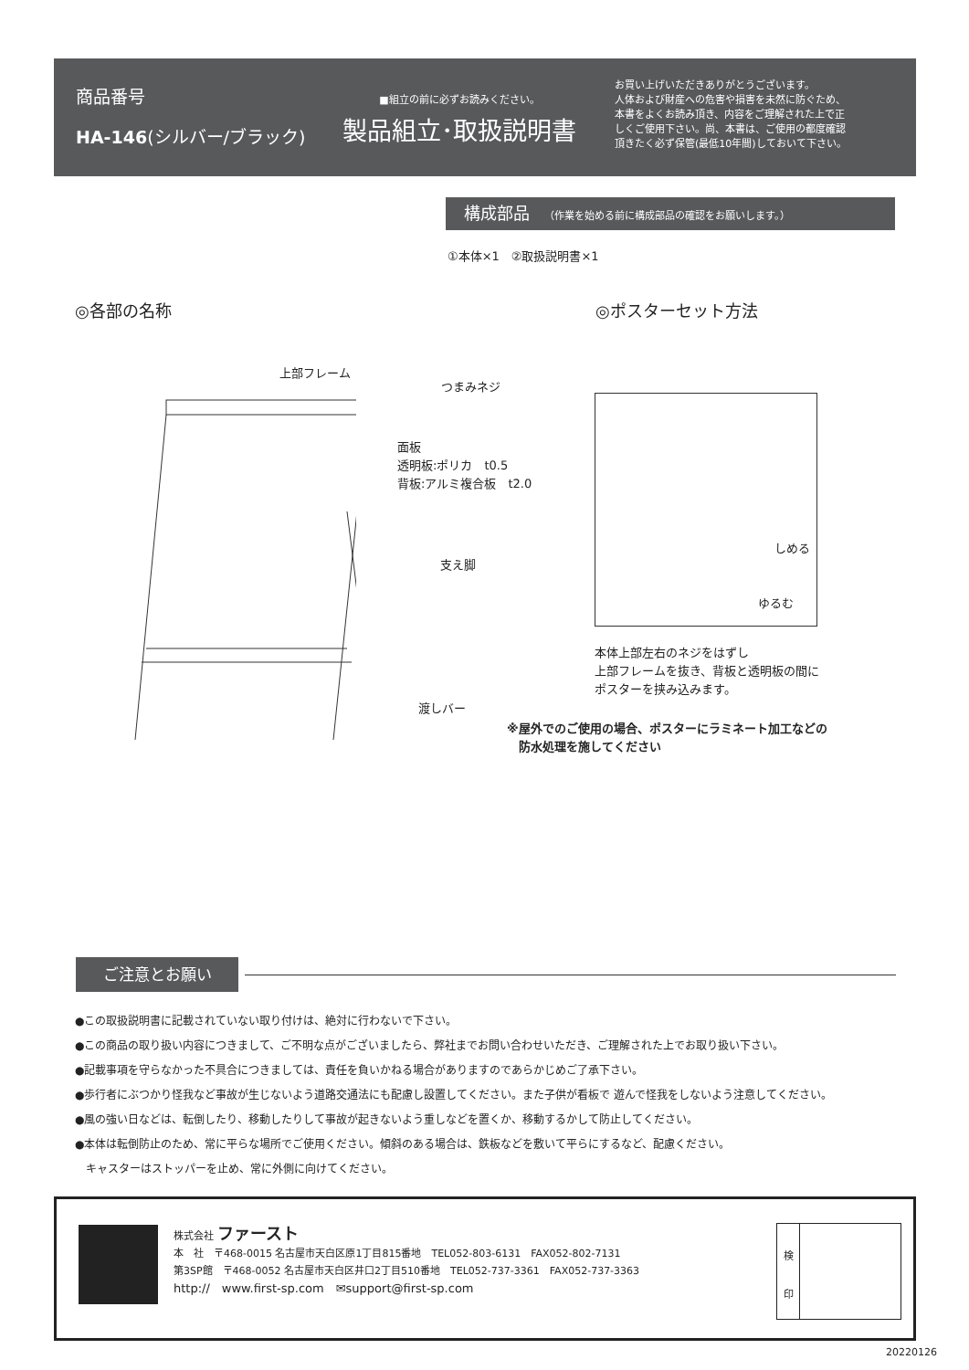商品番号
HA-146(シルバー/ブラック)
■組立の前に必ずお読みください。
製品組立･取扱説明書
お買い上げいただきありがとうございます。
人体および財産への危害や損害を未然に防ぐため、
本書をよくお読み頂き、内容をご理解された上で正
しくご使用下さい。尚、本書は、ご使用の都度確認
頂きたく必ず保管(最低10年間)しておいて下さい。
構成部品 （作業を始める前に構成部品の確認をお願いします。）
①本体×1　②取扱説明書×1
◎各部の名称 ◎ポスターセット方法
上部フレーム
つまみネジ
面板
透明板:ポリカ　t0.5
背板:アルミ複合板　t2.0
支え脚
渡しバー
しめる
ゆるむ
本体上部左右のネジをはずし
上部フレームを抜き、背板と透明板の間に
ポスターを挟み込みます。
※屋外でのご使用の場合、ポスターにラミネート加工などの
　防水処理を施してください
ご注意とお願い
●この取扱説明書に記載されていない取り付けは、絶対に行わないで下さい。
●この商品の取り扱い内容につきまして、ご不明な点がございましたら、弊社までお問い合わせいただき、ご理解された上でお取り扱い下さい。
●記載事項を守らなかった不具合につきましては、責任を負いかねる場合がありますのであらかじめご了承下さい。
●歩行者にぶつかり怪我など事故が生じないよう道路交通法にも配慮し設置してください。また子供が看板で 遊んで怪我をしないよう注意してください。
●風の強い日などは、転倒したり、移動したりして事故が起きないよう重しなどを置くか、移動するかして防止してください。
●本体は転倒防止のため、常に平らな場所でご使用ください。傾斜のある場合は、鉄板などを敷いて平らにするなど、配慮ください。
　キャスターはストッパーを止め、常に外側に向けてください。
株式会社 ファースト
本　社　〒468-0015 名古屋市天白区原1丁目815番地　TEL052-803-6131　FAX052-802-7131
第3SP館　〒468-0052 名古屋市天白区井口2丁目510番地　TEL052-737-3361　FAX052-737-3363
http://　www.first-sp.com　✉support@first-sp.com
検
印
20220126